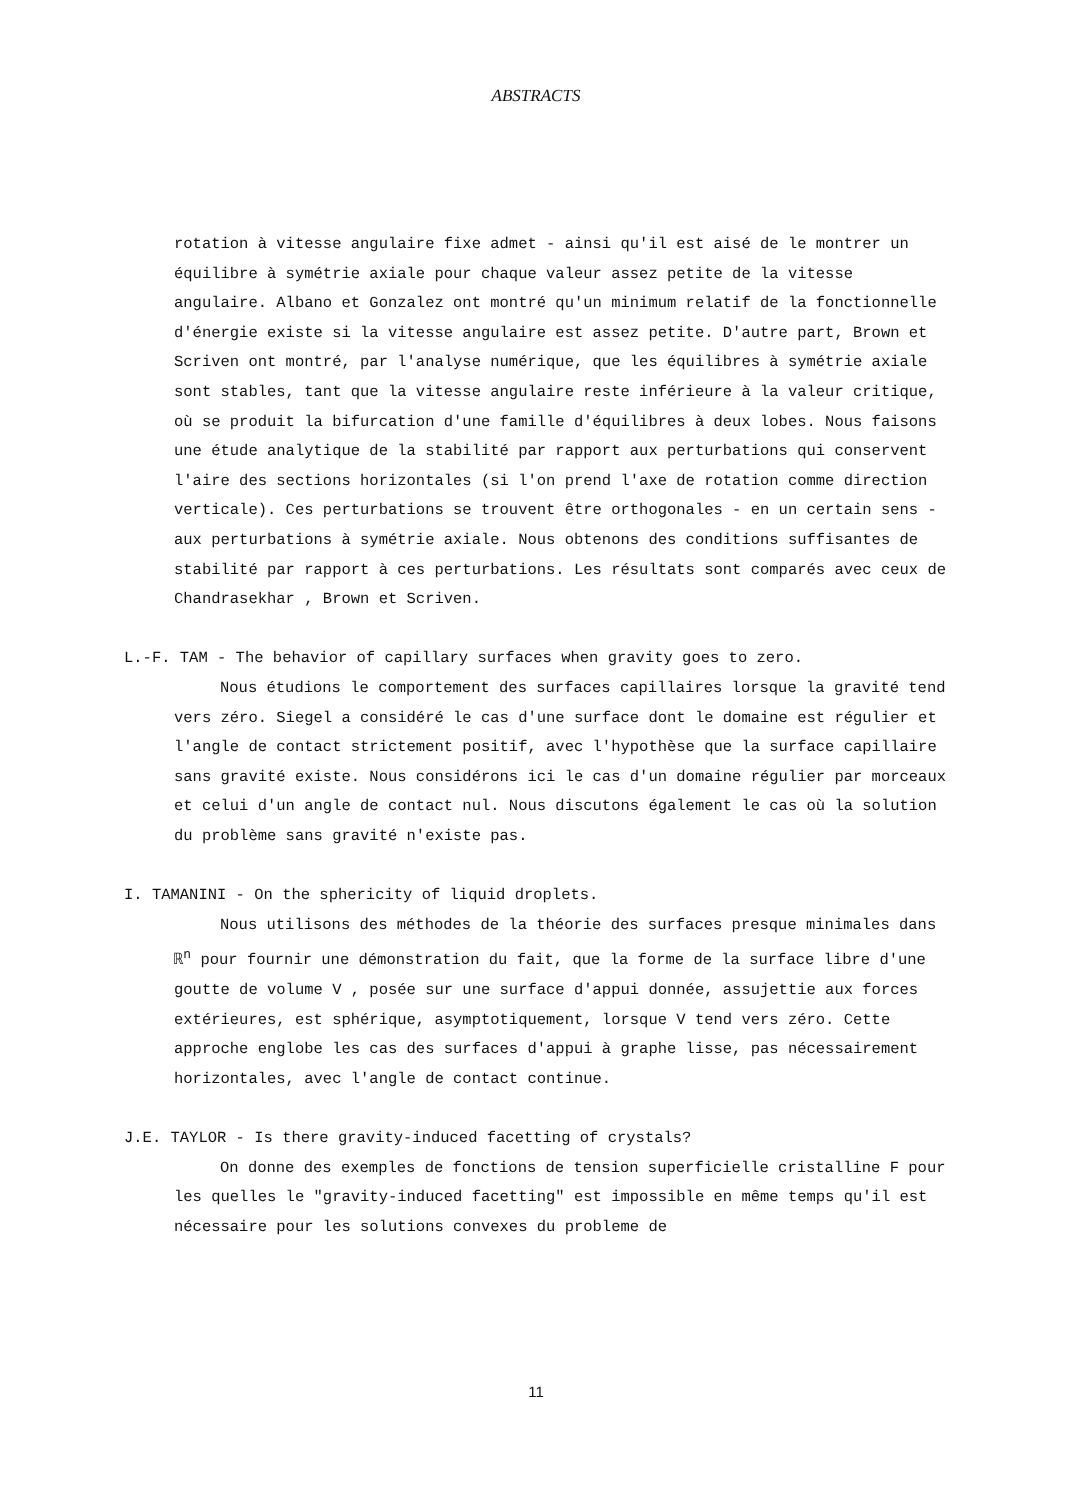ABSTRACTS
rotation à vitesse angulaire fixe admet - ainsi qu'il est aisé de le montrer un équilibre à symétrie axiale pour chaque valeur assez petite de la vitesse angulaire. Albano et Gonzalez ont montré qu'un minimum relatif de la fonctionnelle d'énergie existe si la vitesse angulaire est assez petite. D'autre part, Brown et Scriven ont montré, par l'analyse numérique, que les équilibres à symétrie axiale sont stables, tant que la vitesse angulaire reste inférieure à la valeur critique, où se produit la bifurcation d'une famille d'équilibres à deux lobes. Nous faisons une étude analytique de la stabilité par rapport aux perturbations qui conservent l'aire des sections horizontales (si l'on prend l'axe de rotation comme direction verticale). Ces perturbations se trouvent être orthogonales - en un certain sens - aux perturbations à symétrie axiale. Nous obtenons des conditions suffisantes de stabilité par rapport à ces perturbations. Les résultats sont comparés avec ceux de Chandrasekhar , Brown et Scriven.
L.-F. TAM - The behavior of capillary surfaces when gravity goes to zero.
Nous étudions le comportement des surfaces capillaires lorsque la gravité tend vers zéro. Siegel a considéré le cas d'une surface dont le domaine est régulier et l'angle de contact strictement positif, avec l'hypothèse que la surface capillaire sans gravité existe. Nous considérons ici le cas d'un domaine régulier par morceaux et celui d'un angle de contact nul. Nous discutons également le cas où la solution du problème sans gravité n'existe pas.
I. TAMANINI - On the sphericity of liquid droplets.
Nous utilisons des méthodes de la théorie des surfaces presque minimales dans ℝ<sup>n</sup> pour fournir une démonstration du fait, que la forme de la surface libre d'une goutte de volume V , posée sur une surface d'appui donnée, assujettie aux forces extérieures, est sphérique, asymptotiquement, lorsque V tend vers zéro. Cette approche englobe les cas des surfaces d'appui à graphe lisse, pas nécessairement horizontales, avec l'angle de contact continue.
J.E. TAYLOR - Is there gravity-induced facetting of crystals?
On donne des exemples de fonctions de tension superficielle cristalline F pour les quelles le "gravity-induced facetting" est impossible en même temps qu'il est nécessaire pour les solutions convexes du probleme de
11